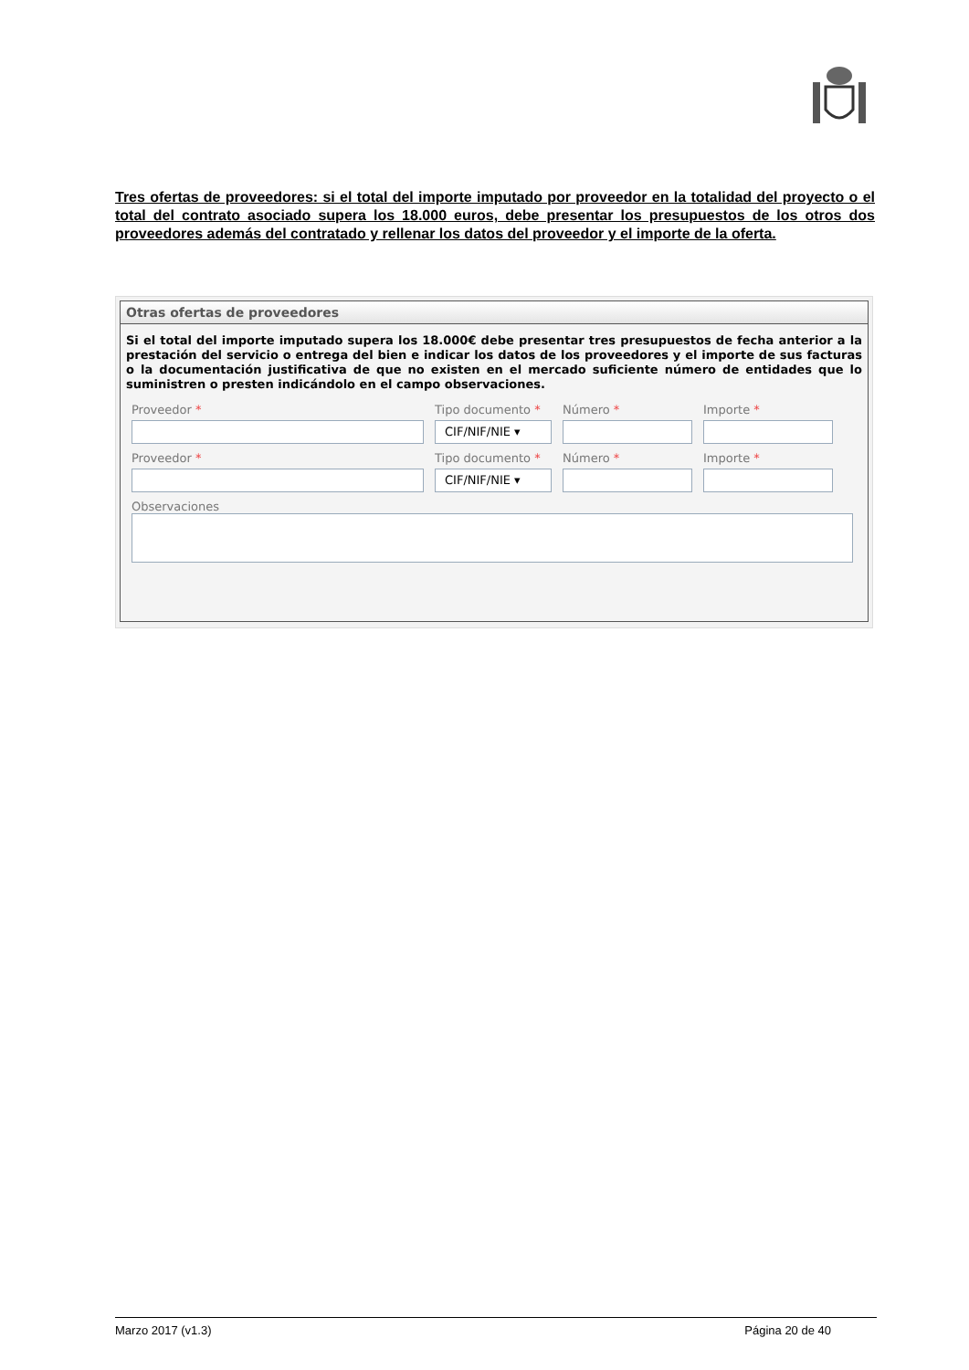Tres ofertas de proveedores: si el total del importe imputado por proveedor en la totalidad del proyecto o el total del contrato asociado supera los 18.000 euros, debe presentar los presupuestos de los otros dos proveedores además del contratado y rellenar los datos del proveedor y el importe de la oferta.
Otras ofertas de proveedores
Si el total del importe imputado supera los 18.000€ debe presentar tres presupuestos de fecha anterior a la prestación del servicio o entrega del bien e indicar los datos de los proveedores y el importe de sus facturas o la documentación justificativa de que no existen en el mercado suficiente número de entidades que lo suministren o presten indicándolo en el campo observaciones.
Proveedor * Tipo documento *
CIF/NIF/NIE ▾
Número * Importe *
Proveedor * Tipo documento *
CIF/NIF/NIE ▾
Número * Importe *
Observaciones
Marzo 2017 (v1.3) Página 20 de 40